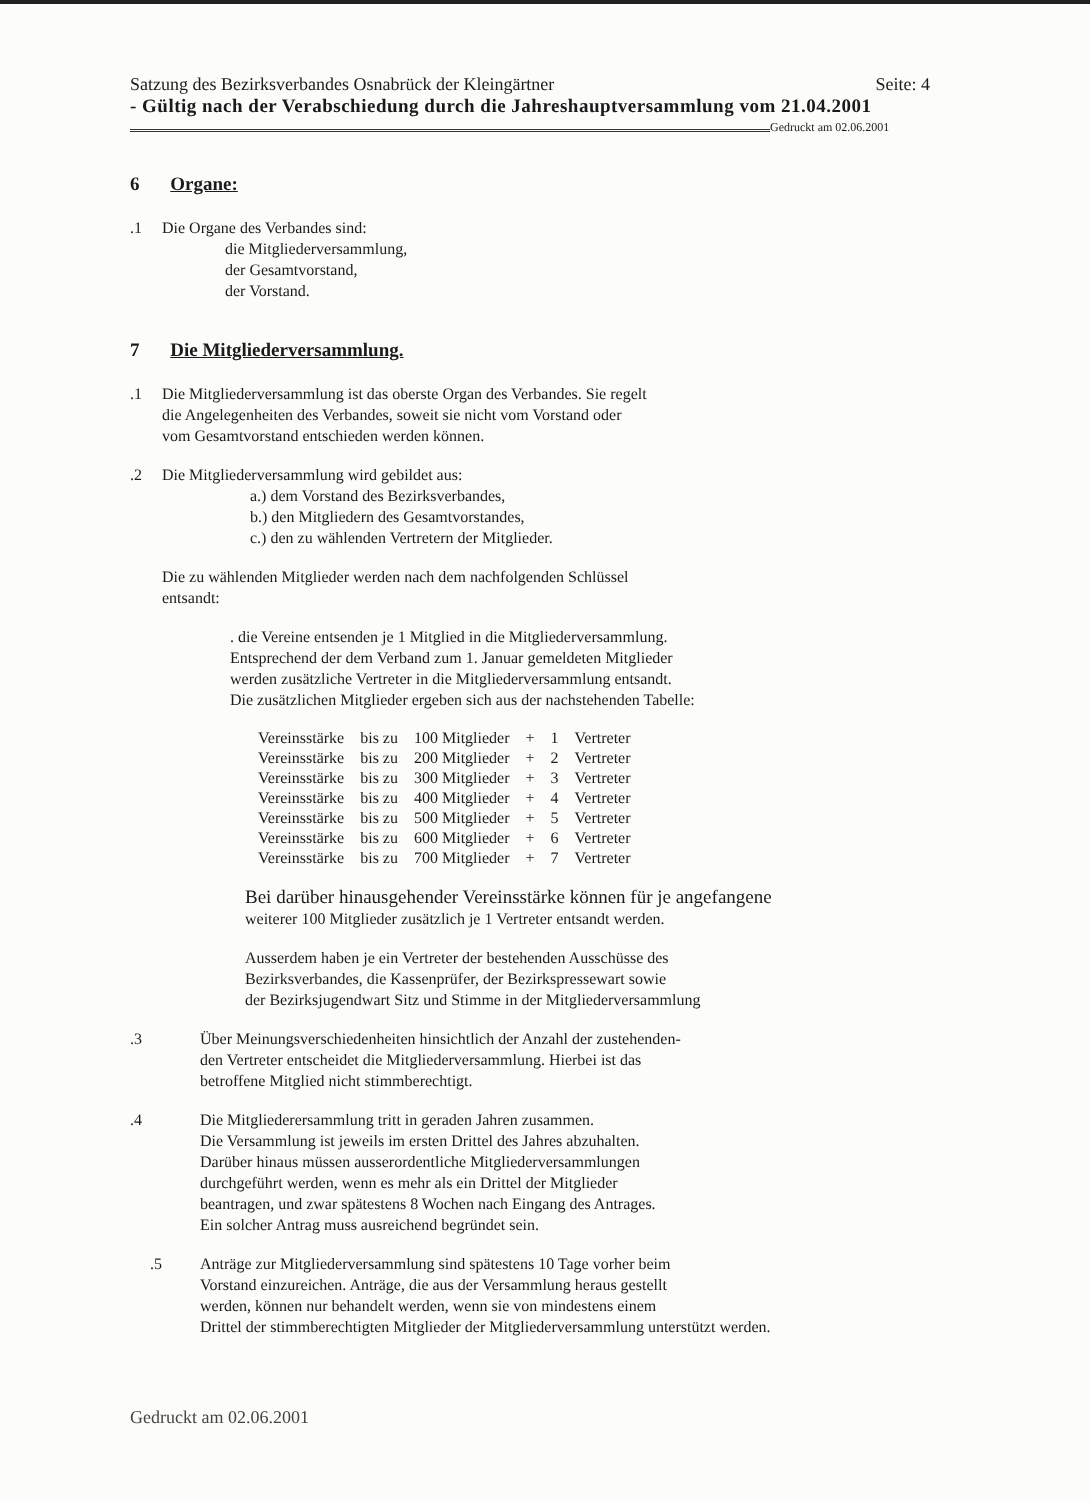Satzung des Bezirksverbandes Osnabrück der Kleingärtner Seite: 4
- Gültig nach der Verabschiedung durch die Jahreshauptversammlung vom 21.04.2001
Gedruckt am 02.06.2001
6 Organe:
.1 Die Organe des Verbandes sind:
die Mitgliederversammlung,
der Gesamtvorstand,
der Vorstand.
7 Die Mitgliederversammlung.
.1 Die Mitgliederversammlung ist das oberste Organ des Verbandes. Sie regelt
die Angelegenheiten des Verbandes, soweit sie nicht vom Vorstand oder
vom Gesamtvorstand entschieden werden können.
.2 Die Mitgliederversammlung wird gebildet aus:
a.) dem Vorstand des Bezirksverbandes,
b.) den Mitgliedern des Gesamtvorstandes,
c.) den zu wählenden Vertretern der Mitglieder.
Die zu wählenden Mitglieder werden nach dem nachfolgenden Schlüssel
entsandt:
. die Vereine entsenden je 1 Mitglied in die Mitgliederversammlung.
Entsprechend der dem Verband zum 1. Januar gemeldeten Mitglieder
werden zusätzliche Vertreter in die Mitgliederversammlung entsandt.
Die zusätzlichen Mitglieder ergeben sich aus der nachstehenden Tabelle:
| Vereinsstärke | bis zu | 100 Mitglieder | + | 1 | Vertreter |
| Vereinsstärke | bis zu | 200 Mitglieder | + | 2 | Vertreter |
| Vereinsstärke | bis zu | 300 Mitglieder | + | 3 | Vertreter |
| Vereinsstärke | bis zu | 400 Mitglieder | + | 4 | Vertreter |
| Vereinsstärke | bis zu | 500 Mitglieder | + | 5 | Vertreter |
| Vereinsstärke | bis zu | 600 Mitglieder | + | 6 | Vertreter |
| Vereinsstärke | bis zu | 700 Mitglieder | + | 7 | Vertreter |
Bei darüber hinausgehender Vereinsstärke können für je angefangene
weiterer 100 Mitglieder zusätzlich je 1 Vertreter entsandt werden.
Ausserdem haben je ein Vertreter der bestehenden Ausschüsse des
Bezirksverbandes, die Kassenprüfer, der Bezirkspressewart sowie
der Bezirksjugendwart Sitz und Stimme in der Mitgliederversammlung
.3 Über Meinungsverschiedenheiten hinsichtlich der Anzahl der zustehenden-
den Vertreter entscheidet die Mitgliederversammlung. Hierbei ist das
betroffene Mitglied nicht stimmberechtigt.
.4 Die Mitgliederersammlung tritt in geraden Jahren zusammen.
Die Versammlung ist jeweils im ersten Drittel des Jahres abzuhalten.
Darüber hinaus müssen ausserordentliche Mitgliederversammlungen
durchgeführt werden, wenn es mehr als ein Drittel der Mitglieder
beantragen, und zwar spätestens 8 Wochen nach Eingang des Antrages.
Ein solcher Antrag muss ausreichend begründet sein.
.5 Anträge zur Mitgliederversammlung sind spätestens 10 Tage vorher beim
Vorstand einzureichen. Anträge, die aus der Versammlung heraus gestellt
werden, können nur behandelt werden, wenn sie von mindestens einem
Drittel der stimmberechtigten Mitglieder der Mitgliederversammlung unterstützt werden.
Gedruckt am 02.06.2001